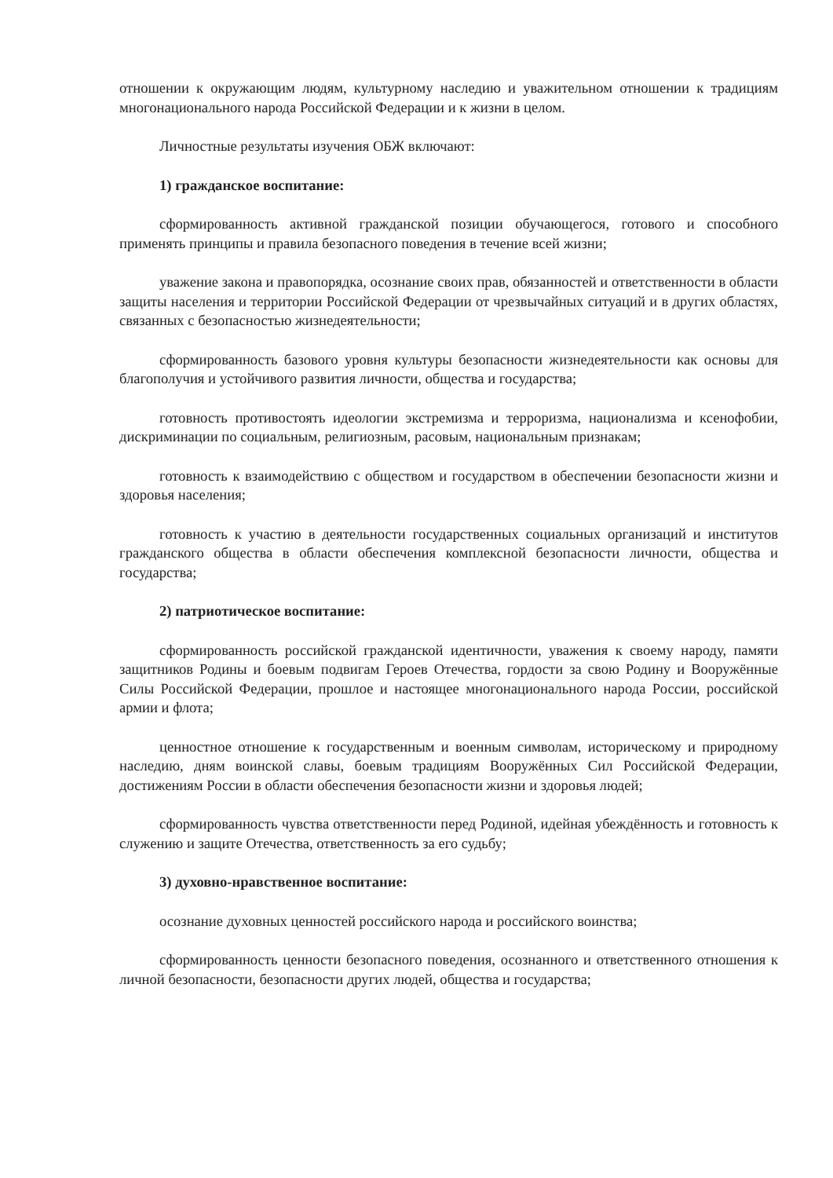отношении к окружающим людям, культурному наследию и уважительном отношении к традициям многонационального народа Российской Федерации и к жизни в целом.
Личностные результаты изучения ОБЖ включают:
1) гражданское воспитание:
сформированность активной гражданской позиции обучающегося, готового и способного применять принципы и правила безопасного поведения в течение всей жизни;
уважение закона и правопорядка, осознание своих прав, обязанностей и ответственности в области защиты населения и территории Российской Федерации от чрезвычайных ситуаций и в других областях, связанных с безопасностью жизнедеятельности;
сформированность базового уровня культуры безопасности жизнедеятельности как основы для благополучия и устойчивого развития личности, общества и государства;
готовность противостоять идеологии экстремизма и терроризма, национализма и ксенофобии, дискриминации по социальным, религиозным, расовым, национальным признакам;
готовность к взаимодействию с обществом и государством в обеспечении безопасности жизни и здоровья населения;
готовность к участию в деятельности государственных социальных организаций и институтов гражданского общества в области обеспечения комплексной безопасности личности, общества и государства;
2) патриотическое воспитание:
сформированность российской гражданской идентичности, уважения к своему народу, памяти защитников Родины и боевым подвигам Героев Отечества, гордости за свою Родину и Вооружённые Силы Российской Федерации, прошлое и настоящее многонационального народа России, российской армии и флота;
ценностное отношение к государственным и военным символам, историческому и природному наследию, дням воинской славы, боевым традициям Вооружённых Сил Российской Федерации, достижениям России в области обеспечения безопасности жизни и здоровья людей;
сформированность чувства ответственности перед Родиной, идейная убеждённость и готовность к служению и защите Отечества, ответственность за его судьбу;
3) духовно-нравственное воспитание:
осознание духовных ценностей российского народа и российского воинства;
сформированность ценности безопасного поведения, осознанного и ответственного отношения к личной безопасности, безопасности других людей, общества и государства;